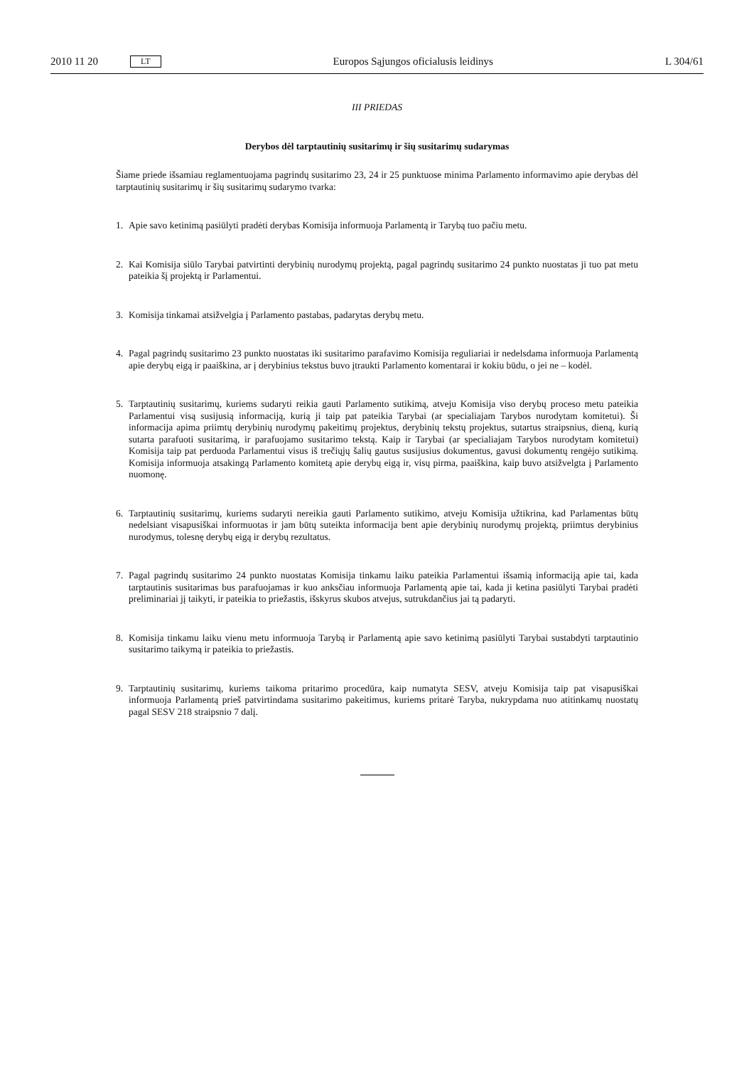2010 11 20 LT Europos Sąjungos oficialusis leidinys L 304/61
III PRIEDAS
Derybos dėl tarptautinių susitarimų ir šių susitarimų sudarymas
Šiame priede išsamiau reglamentuojama pagrindų susitarimo 23, 24 ir 25 punktuose minima Parlamento informavimo apie derybas dėl tarptautinių susitarimų ir šių susitarimų sudarymo tvarka:
1. Apie savo ketinimą pasiūlyti pradėti derybas Komisija informuoja Parlamentą ir Tarybą tuo pačiu metu.
2. Kai Komisija siūlo Tarybai patvirtinti derybinių nurodymų projektą, pagal pagrindų susitarimo 24 punkto nuostatas ji tuo pat metu pateikia šį projektą ir Parlamentui.
3. Komisija tinkamai atsižvelgia į Parlamento pastabas, padarytas derybų metu.
4. Pagal pagrindų susitarimo 23 punkto nuostatas iki susitarimo parafavimo Komisija reguliariai ir nedelsdama informuoja Parlamentą apie derybų eigą ir paaiškina, ar į derybinius tekstus buvo įtraukti Parlamento komentarai ir kokiu būdu, o jei ne – kodėl.
5. Tarptautinių susitarimų, kuriems sudaryti reikia gauti Parlamento sutikimą, atveju Komisija viso derybų proceso metu pateikia Parlamentui visą susijusią informaciją, kurią ji taip pat pateikia Tarybai (ar specialiajam Tarybos nurodytam komitetui). Ši informacija apima priimtų derybinių nurodymų pakeitimų projektus, derybinių tekstų projektus, sutartus straipsnius, dieną, kurią sutarta parafuoti susitarimą, ir parafuojamo susitarimo tekstą. Kaip ir Tarybai (ar specialiajam Tarybos nurodytam komitetui) Komisija taip pat perduoda Parlamentui visus iš trečiųjų šalių gautus susijusius dokumentus, gavusi dokumentų rengėjo sutikimą. Komisija informuoja atsakingą Parlamento komitetą apie derybų eigą ir, visų pirma, paaiškina, kaip buvo atsižvelgta į Parlamento nuomonę.
6. Tarptautinių susitarimų, kuriems sudaryti nereikia gauti Parlamento sutikimo, atveju Komisija užtikrina, kad Parlamentas būtų nedelsiant visapusiškai informuotas ir jam būtų suteikta informacija bent apie derybinių nurodymų projektą, priimtus derybinius nurodymus, tolesnę derybų eigą ir derybų rezultatus.
7. Pagal pagrindų susitarimo 24 punkto nuostatas Komisija tinkamu laiku pateikia Parlamentui išsamią informaciją apie tai, kada tarptautinis susitarimas bus parafuojamas ir kuo anksčiau informuoja Parlamentą apie tai, kada ji ketina pasiūlyti Tarybai pradėti preliminariai jį taikyti, ir pateikia to priežastis, išskyrus skubos atvejus, sutrukdančius jai tą padaryti.
8. Komisija tinkamu laiku vienu metu informuoja Tarybą ir Parlamentą apie savo ketinimą pasiūlyti Tarybai sustabdyti tarptautinio susitarimo taikymą ir pateikia to priežastis.
9. Tarptautinių susitarimų, kuriems taikoma pritarimo procedūra, kaip numatyta SESV, atveju Komisija taip pat visapusiškai informuoja Parlamentą prieš patvirtindama susitarimo pakeitimus, kuriems pritarė Taryba, nukrypdama nuo atitinkamų nuostatų pagal SESV 218 straipsnio 7 dalį.